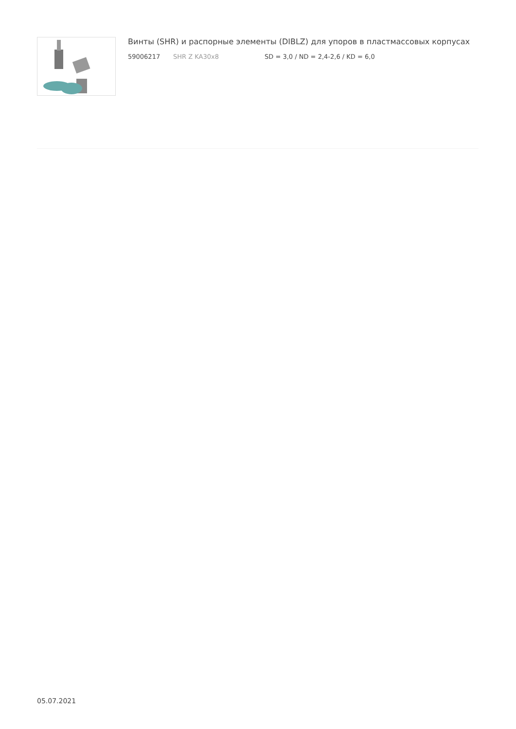Винты (SHR) и распорные элементы (DIBLZ) для упоров в пластмассовых корпусах
59006217 SHR Z KA30x8 SD = 3,0 / ND = 2,4-2,6 / KD = 6,0
05.07.2021